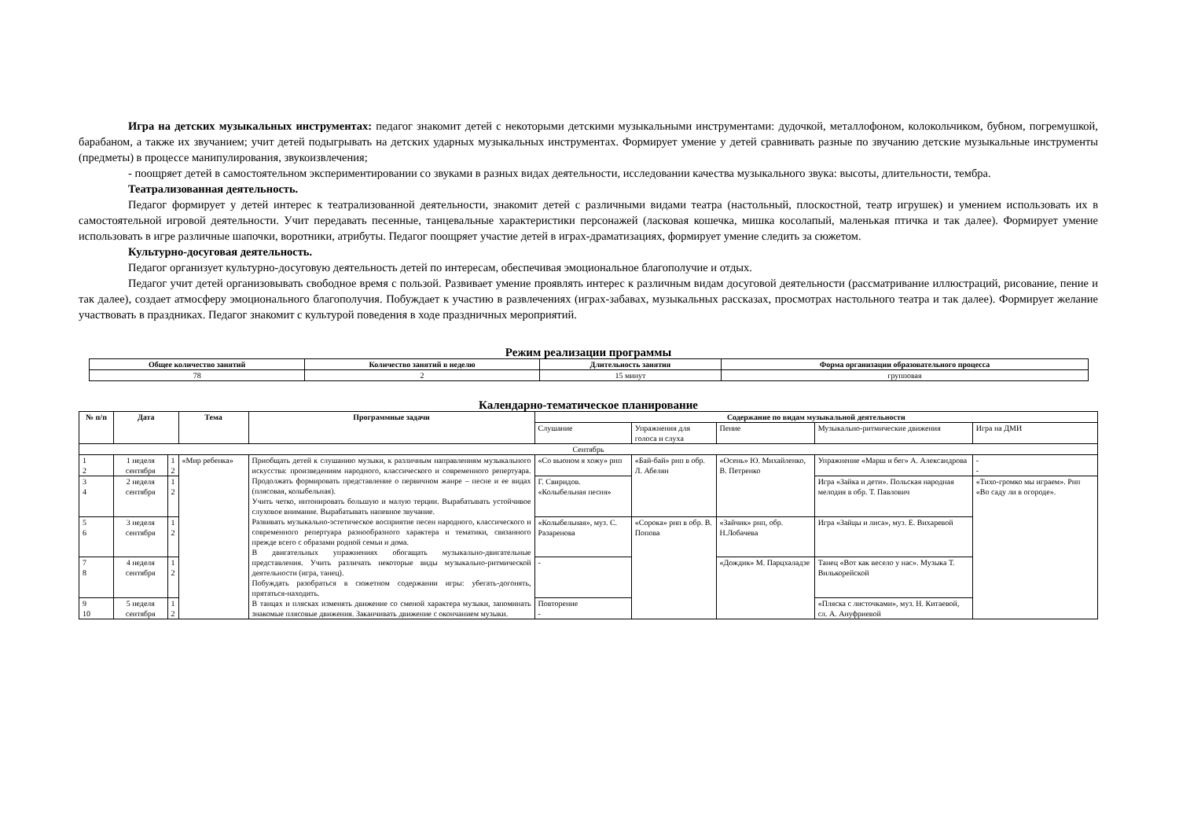Игра на детских музыкальных инструментах: педагог знакомит детей с некоторыми детскими музыкальными инструментами: дудочкой, металлофоном, колокольчиком, бубном, погремушкой, барабаном, а также их звучанием; учит детей подыгрывать на детских ударных музыкальных инструментах. Формирует умение у детей сравнивать разные по звучанию детские музыкальные инструменты (предметы) в процессе манипулирования, звукоизвлечения;
- поощряет детей в самостоятельном экспериментировании со звуками в разных видах деятельности, исследовании качества музыкального звука: высоты, длительности, тембра.
Театрализованная деятельность.
Педагог формирует у детей интерес к театрализованной деятельности, знакомит детей с различными видами театра (настольный, плоскостной, театр игрушек) и умением использовать их в самостоятельной игровой деятельности. Учит передавать песенные, танцевальные характеристики персонажей (ласковая кошечка, мишка косолапый, маленькая птичка и так далее). Формирует умение использовать в игре различные шапочки, воротники, атрибуты. Педагог поощряет участие детей в играх-драматизациях, формирует умение следить за сюжетом.
Культурно-досуговая деятельность.
Педагог организует культурно-досуговую деятельность детей по интересам, обеспечивая эмоциональное благополучие и отдых.
Педагог учит детей организовывать свободное время с пользой. Развивает умение проявлять интерес к различным видам досуговой деятельности (рассматривание иллюстраций, рисование, пение и так далее), создает атмосферу эмоционального благополучия. Побуждает к участию в развлечениях (играх-забавах, музыкальных рассказах, просмотрах настольного театра и так далее). Формирует желание участвовать в праздниках. Педагог знакомит с культурой поведения в ходе праздничных мероприятий.
Режим реализации программы
| Общее количество занятий | Количество занятий в неделю | Длительность занятия | Форма организации образовательного процесса |
| --- | --- | --- | --- |
| 78 | 2 | 15 минут | групповая |
Календарно-тематическое планирование
| № п/п | Дата | | Тема | Программные задачи | Содержание по видам музыкальной деятельности | | | | |
| --- | --- | --- | --- | --- | --- | --- | --- | --- | --- |
| | | | | | Слушание | Упражнения для голоса и слуха | Пение | Музыкально-ритмические движения | Игра на ДМИ |
| Сентябрь | | | | | | | | | |
| 1 2 | 1 неделя сентября | 1 2 | «Мир ребенка» | Приобщать детей к слушанию музыки, к различным направлениям музыкального искусства: произведениям народного, классического и современного репертуара. Продолжать формировать представление о первичном жанре – песне и ее видах (плясовая, колыбельная). Учить четко, интонировать большую и малую терции. Вырабатывать устойчивое слуховое внимание. Вырабатывать напевное звучание. Развивать музыкально-эстетическое восприятие песен народного, классического и современного репертуара разнообразного характера и тематики, связанного прежде всего с образами родной семьи и дома. В двигательных упражнениях обогащать музыкально-двигательные представления. Учить различать некоторые виды музыкально-ритмической деятельности (игра, танец). Побуждать разобраться в сюжетном содержании игры: убегать-догонять, прятаться-находить. В танцах и плясках изменять движение со сменой характера музыки, запоминать знакомые плясовые движения. Заканчивать движение с окончанием музыки. | «Со вьюном я хожу» рнп | «Бай-бай» рнп в обр. Л. Абелян | «Осень» Ю. Михайленко, В. Петренко | Упражнение «Марш и бег» А. Александрова | - - |
| 3 4 | 2 неделя сентября | 1 2 | | | Г. Свиридов. «Колыбельная песня» | | | Игра «Зайка и дети». Польская народная мелодия в обр. Т. Павлович | «Тихо-громко мы играем». Рнп «Во саду ли в огороде». |
| 5 6 | 3 неделя сентября | 1 2 | | | «Колыбельная», муз. С. Разаренова | «Сорока» рнп в обр. В. Попова | «Зайчик» рнп, обр. Н.Лобачева | Игра «Зайцы и лиса», муз. Е. Вихаревой | |
| 7 8 | 4 неделя сентября | 1 2 | | | - | | «Дождик» М. Парцхаладзе | Танец «Вот как весело у нас». Музыка Т. Вилькорейской | |
| 9 10 | 5 неделя сентября | 1 2 | | | Повторение - | | | «Пляска с листочками», муз. Н. Китаевой, сл. А. Ануфриевой | |